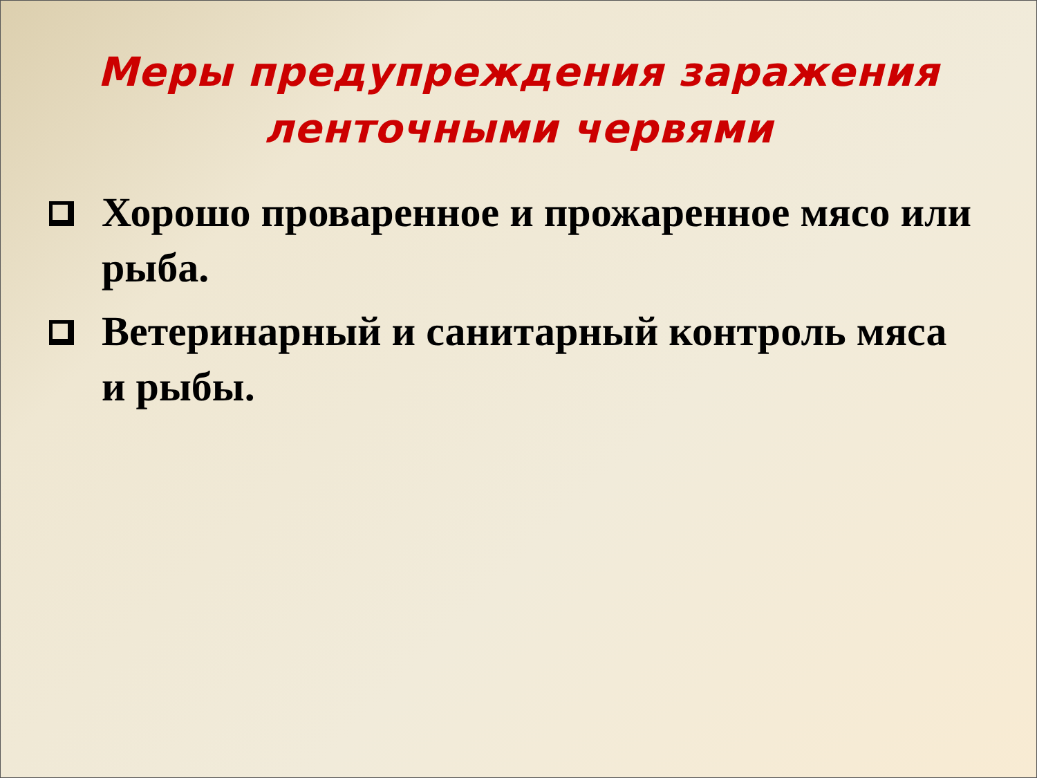Меры предупреждения заражения
ленточными червями
Хорошо проваренное и прожаренное мясо или рыба.
Ветеринарный и санитарный контроль мяса и рыбы.